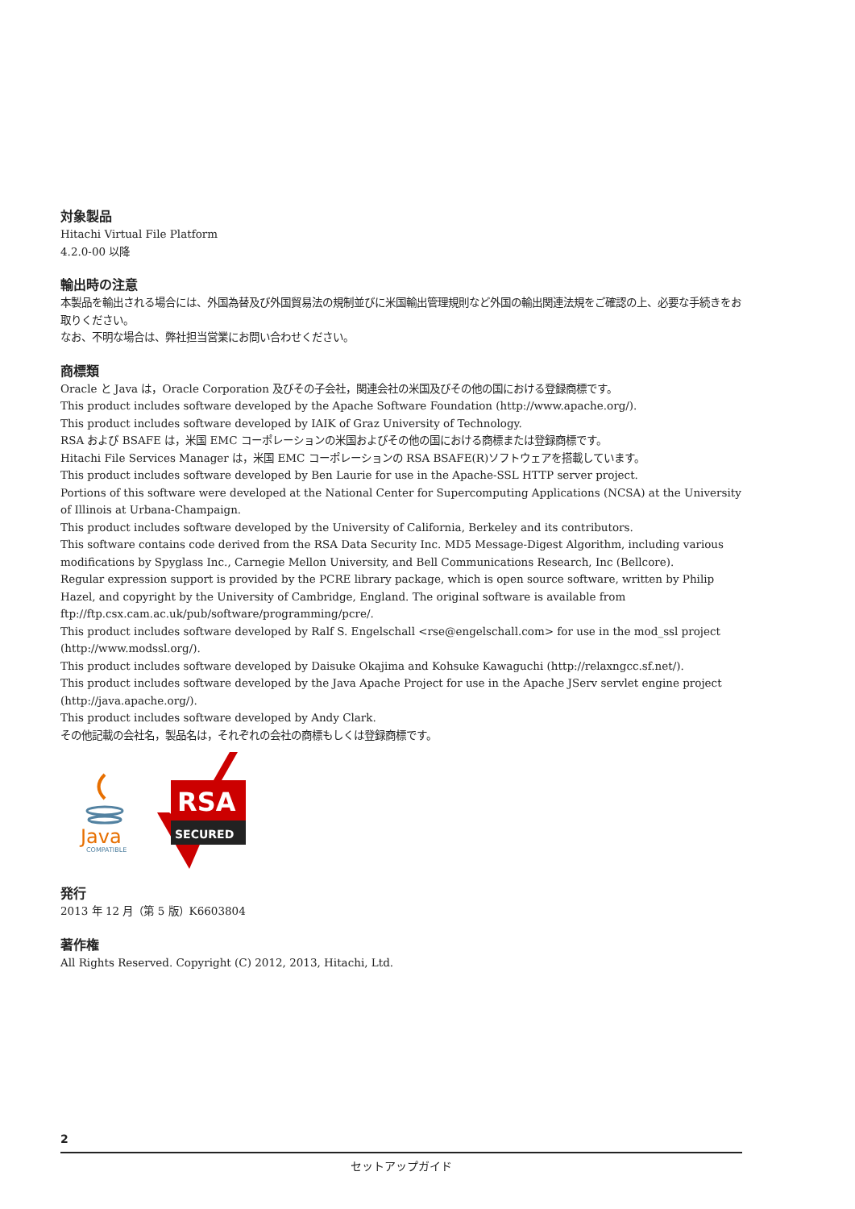対象製品
Hitachi Virtual File Platform
4.2.0-00 以降
輸出時の注意
本製品を輸出される場合には、外国為替及び外国貿易法の規制並びに米国輸出管理規則など外国の輸出関連法規をご確認の上、必要な手続きをお取りください。
なお、不明な場合は、弊社担当営業にお問い合わせください。
商標類
Oracle と Java は，Oracle Corporation 及びその子会社，関連会社の米国及びその他の国における登録商標です。
This product includes software developed by the Apache Software Foundation (http://www.apache.org/).
This product includes software developed by IAIK of Graz University of Technology.
RSA および BSAFE は，米国 EMC コーポレーションの米国およびその他の国における商標または登録商標です。
Hitachi File Services Manager は，米国 EMC コーポレーションの RSA BSAFE(R)ソフトウェアを搭載しています。
This product includes software developed by Ben Laurie for use in the Apache-SSL HTTP server project.
Portions of this software were developed at the National Center for Supercomputing Applications (NCSA) at the University of Illinois at Urbana-Champaign.
This product includes software developed by the University of California, Berkeley and its contributors.
This software contains code derived from the RSA Data Security Inc. MD5 Message-Digest Algorithm, including various modifications by Spyglass Inc., Carnegie Mellon University, and Bell Communications Research, Inc (Bellcore).
Regular expression support is provided by the PCRE library package, which is open source software, written by Philip Hazel, and copyright by the University of Cambridge, England. The original software is available from ftp://ftp.csx.cam.ac.uk/pub/software/programming/pcre/.
This product includes software developed by Ralf S. Engelschall <rse@engelschall.com> for use in the mod_ssl project (http://www.modssl.org/).
This product includes software developed by Daisuke Okajima and Kohsuke Kawaguchi (http://relaxngcc.sf.net/).
This product includes software developed by the Java Apache Project for use in the Apache JServ servlet engine project (http://java.apache.org/).
This product includes software developed by Andy Clark.
その他記載の会社名，製品名は，それぞれの会社の商標もしくは登録商標です。
Java
COMPATIBLE
RSA
SECURED
発行
2013 年 12 月（第 5 版）K6603804
著作権
All Rights Reserved. Copyright (C) 2012, 2013, Hitachi, Ltd.
2
セットアップガイド